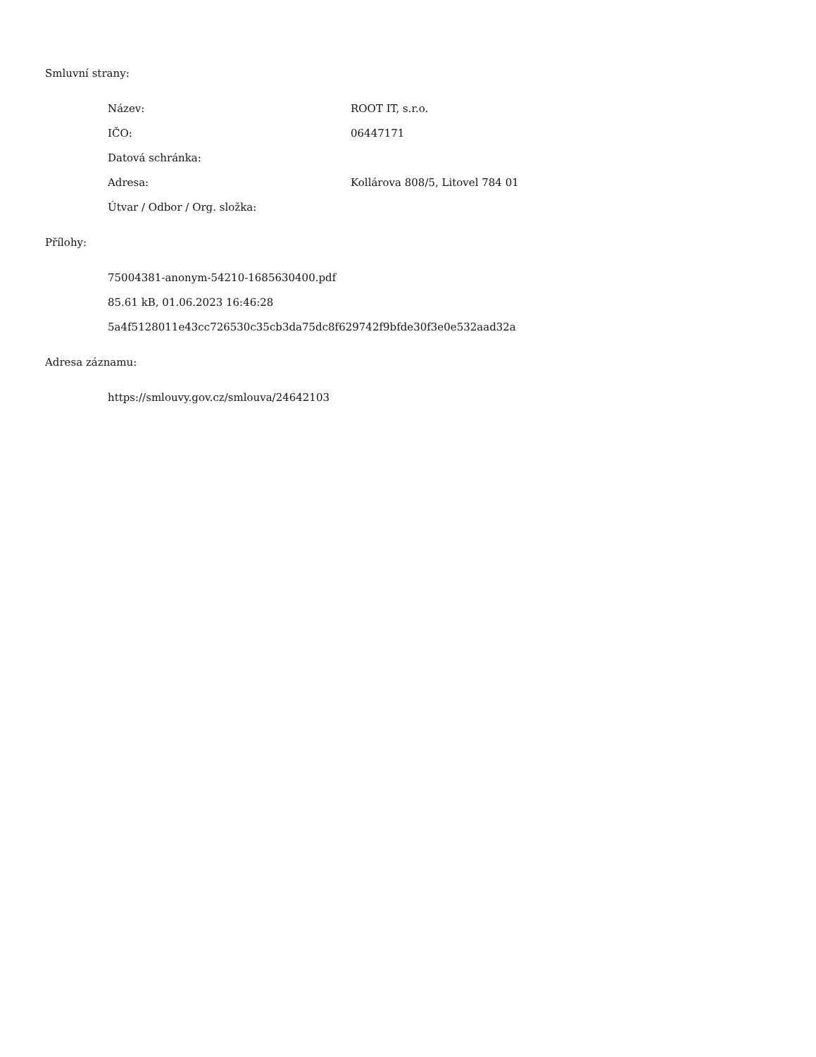Smluvní strany:
Název: ROOT IT, s.r.o.
IČO: 06447171
Datová schránka:
Adresa: Kollárova 808/5, Litovel 784 01
Útvar / Odbor / Org. složka:
Přílohy:
75004381-anonym-54210-1685630400.pdf
85.61 kB, 01.06.2023 16:46:28
5a4f5128011e43cc726530c35cb3da75dc8f629742f9bfde30f3e0e532aad32a
Adresa záznamu:
https://smlouvy.gov.cz/smlouva/24642103